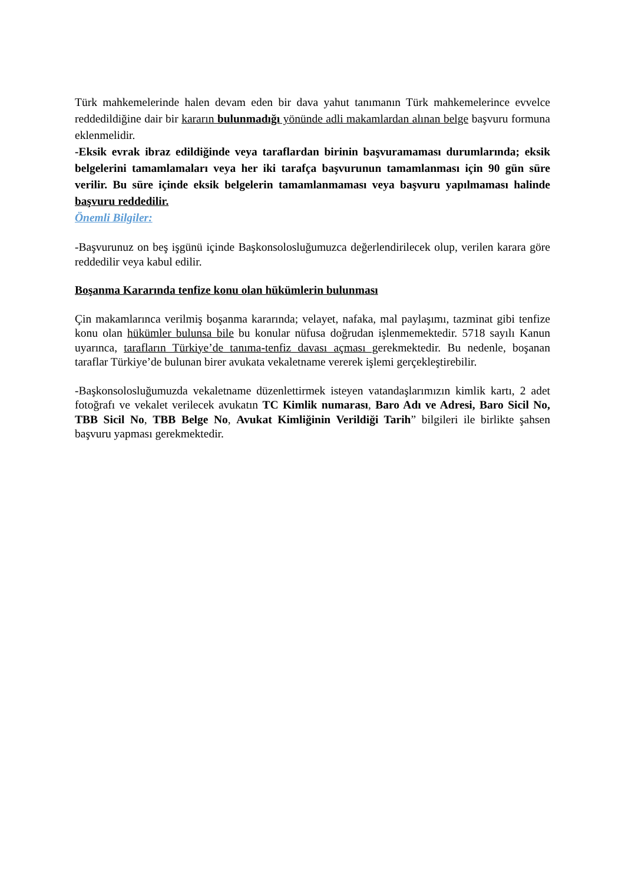Türk mahkemelerinde halen devam eden bir dava yahut tanımanın Türk mahkemelerince evvelce reddedildiğine dair bir kararın bulunmadığı yönünde adli makamlardan alınan belge başvuru formuna eklenmelidir.
-Eksik evrak ibraz edildiğinde veya taraflardan birinin başvuramaması durumlarında; eksik belgelerini tamamlamaları veya her iki tarafça başvurunun tamamlanması için 90 gün süre verilir. Bu süre içinde eksik belgelerin tamamlanmaması veya başvuru yapılmaması halinde başvuru reddedilir.
Önemli Bilgiler:
-Başvurunuz on beş işgünü içinde Başkonsolosluğumuzca değerlendirilecek olup, verilen karara göre reddedilir veya kabul edilir.
Boşanma Kararında tenfize konu olan hükümlerin bulunması
Çin makamlarınca verilmiş boşanma kararında; velayet, nafaka, mal paylaşımı, tazminat gibi tenfize konu olan hükümler bulunsa bile bu konular nüfusa doğrudan işlenmemektedir. 5718 sayılı Kanun uyarınca, tarafların Türkiye’de tanıma-tenfiz davası açması gerekmektedir. Bu nedenle, boşanan taraflar Türkiye’de bulunan birer avukata vekaletname vererek işlemi gerçekleştirebilir.
-Başkonsolosluğumuzda vekaletname düzenlettirmek isteyen vatandaşlarımızın kimlik kartı, 2 adet fotoğrafı ve vekalet verilecek avukatın TC Kimlik numarası, Baro Adı ve Adresi, Baro Sicil No, TBB Sicil No, TBB Belge No, Avukat Kimliğinin Verildiği Tarih” bilgileri ile birlikte şahsen başvuru yapması gerekmektedir.